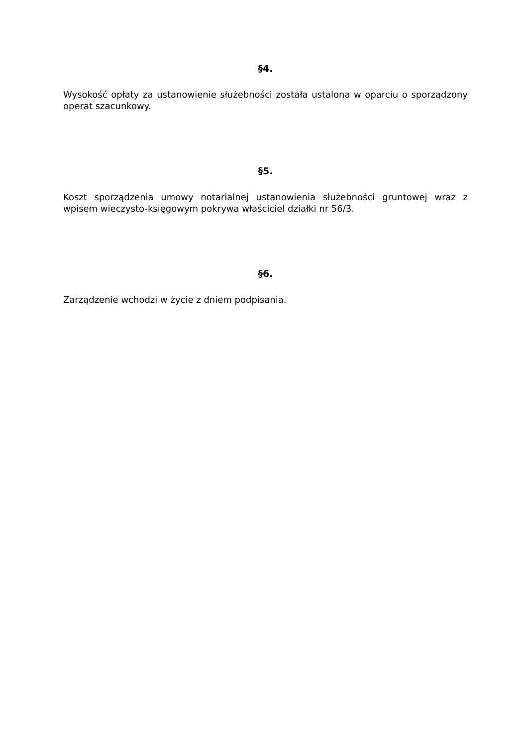§4.
Wysokość opłaty za ustanowienie służebności została ustalona w oparciu o sporządzony operat szacunkowy.
§5.
Koszt sporządzenia umowy notarialnej ustanowienia służebności gruntowej wraz z wpisem wieczysto-księgowym pokrywa właściciel działki nr 56/3.
§6.
Zarządzenie wchodzi w życie z dniem podpisania.